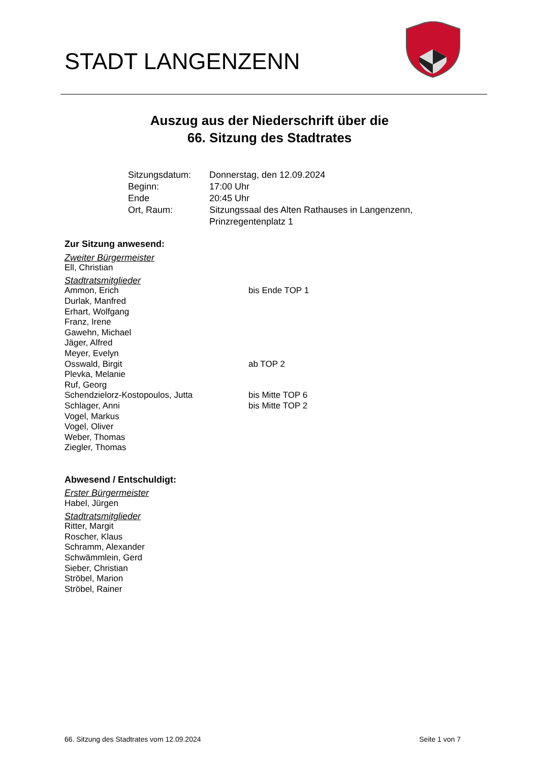STADT LANGENZENN
Auszug aus der Niederschrift über die
66. Sitzung des Stadtrates
| Sitzungsdatum: | Donnerstag, den 12.09.2024 |
| Beginn: | 17:00 Uhr |
| Ende | 20:45 Uhr |
| Ort, Raum: | Sitzungssaal des Alten Rathauses in Langenzenn, Prinzregentenplatz 1 |
Zur Sitzung anwesend:
Zweiter Bürgermeister
Ell, Christian
Stadtratsmitglieder
Ammon, Erich bis Ende TOP 1
Durlak, Manfred
Erhart, Wolfgang
Franz, Irene
Gawehn, Michael
Jäger, Alfred
Meyer, Evelyn
Osswald, Birgit ab TOP 2
Plevka, Melanie
Ruf, Georg
Schendzielorz-Kostopoulos, Jutta bis Mitte TOP 6
Schlager, Anni bis Mitte TOP 2
Vogel, Markus
Vogel, Oliver
Weber, Thomas
Ziegler, Thomas
Abwesend / Entschuldigt:
Erster Bürgermeister
Habel, Jürgen
Stadtratsmitglieder
Ritter, Margit
Roscher, Klaus
Schramm, Alexander
Schwämmlein, Gerd
Sieber, Christian
Ströbel, Marion
Ströbel, Rainer
66. Sitzung des Stadtrates vom 12.09.2024 Seite 1 von 7